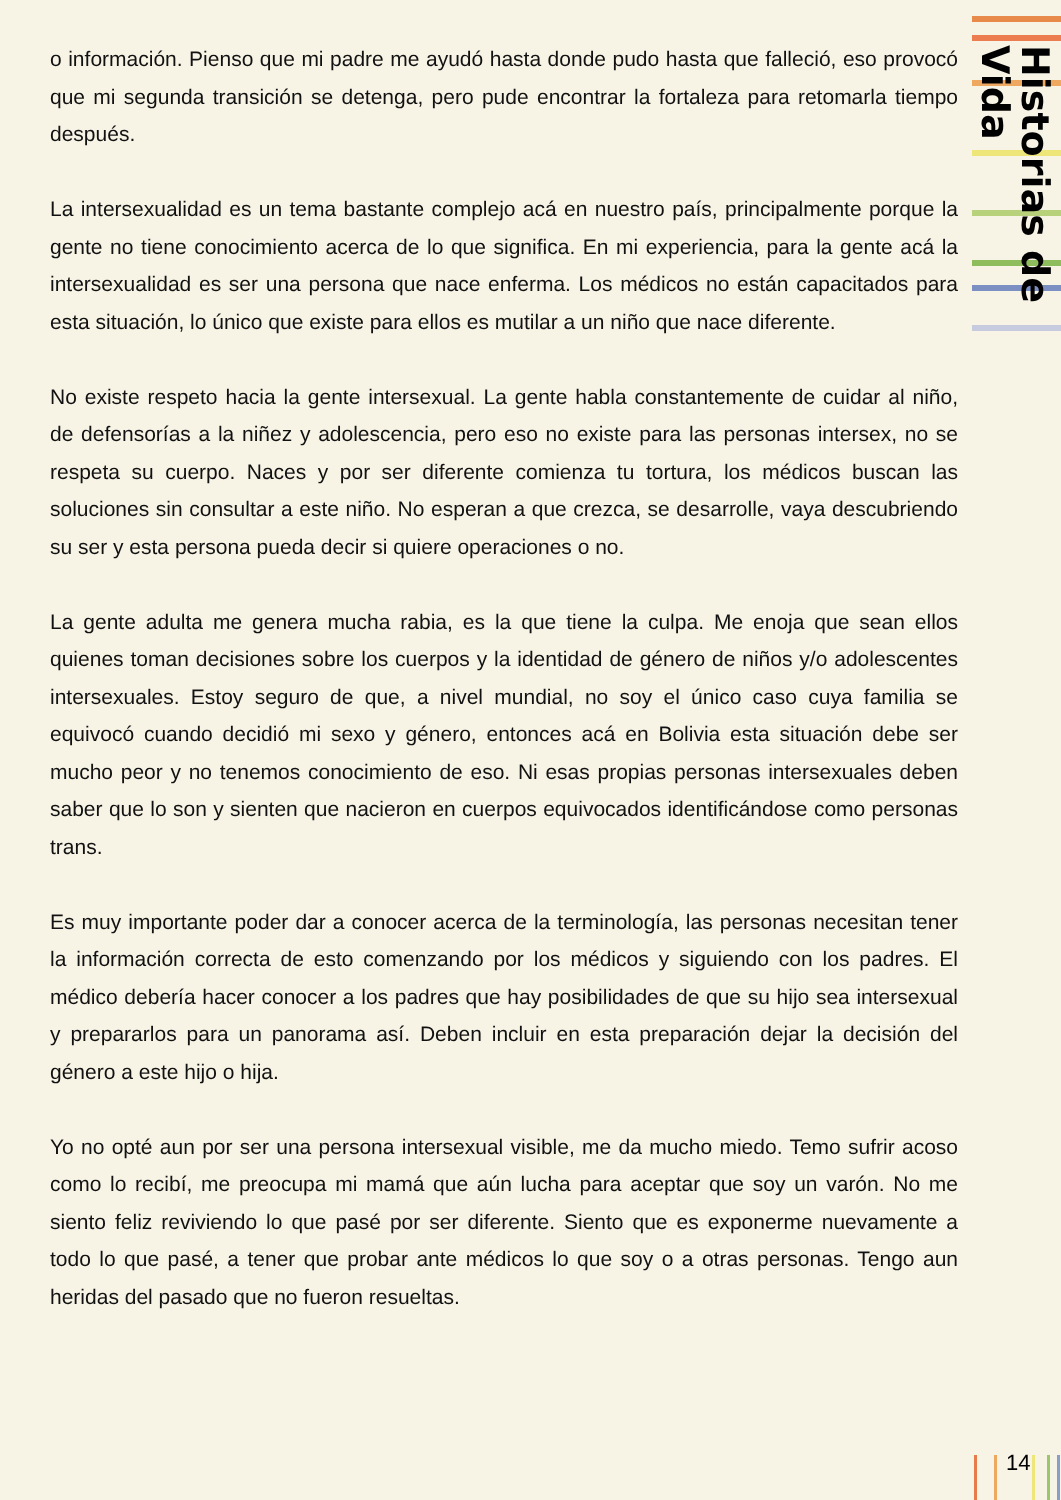Historias de Vida
14
o información. Pienso que mi padre me ayudó hasta donde pudo hasta que falleció, eso provocó que mi segunda transición se detenga, pero pude encontrar la fortaleza para retomarla tiempo después.
La intersexualidad es un tema bastante complejo acá en nuestro país, principalmente porque la gente no tiene conocimiento acerca de lo que significa. En mi experiencia, para la gente acá la intersexualidad es ser una persona que nace enferma. Los médicos no están capacitados para esta situación, lo único que existe para ellos es mutilar a un niño que nace diferente.
No existe respeto hacia la gente intersexual. La gente habla constantemente de cuidar al niño, de defensorías a la niñez y adolescencia, pero eso no existe para las personas intersex, no se respeta su cuerpo. Naces y por ser diferente comienza tu tortura, los médicos buscan las soluciones sin consultar a este niño. No esperan a que crezca, se desarrolle, vaya descubriendo su ser y esta persona pueda decir si quiere operaciones o no.
La gente adulta me genera mucha rabia, es la que tiene la culpa. Me enoja que sean ellos quienes toman decisiones sobre los cuerpos y la identidad de género de niños y/o adolescentes intersexuales. Estoy seguro de que, a nivel mundial, no soy el único caso cuya familia se equivocó cuando decidió mi sexo y género, entonces acá en Bolivia esta situación debe ser mucho peor y no tenemos conocimiento de eso. Ni esas propias personas intersexuales deben saber que lo son y sienten que nacieron en cuerpos equivocados identificándose como personas trans.
Es muy importante poder dar a conocer acerca de la terminología, las personas necesitan tener la información correcta de esto comenzando por los médicos y siguiendo con los padres. El médico debería hacer conocer a los padres que hay posibilidades de que su hijo sea intersexual y prepararlos para un panorama así. Deben incluir en esta preparación dejar la decisión del género a este hijo o hija.
Yo no opté aun por ser una persona intersexual visible, me da mucho miedo. Temo sufrir acoso como lo recibí, me preocupa mi mamá que aún lucha para aceptar que soy un varón. No me siento feliz reviviendo lo que pasé por ser diferente. Siento que es exponerme nuevamente a todo lo que pasé, a tener que probar ante médicos lo que soy o a otras personas. Tengo aun heridas del pasado que no fueron resueltas.